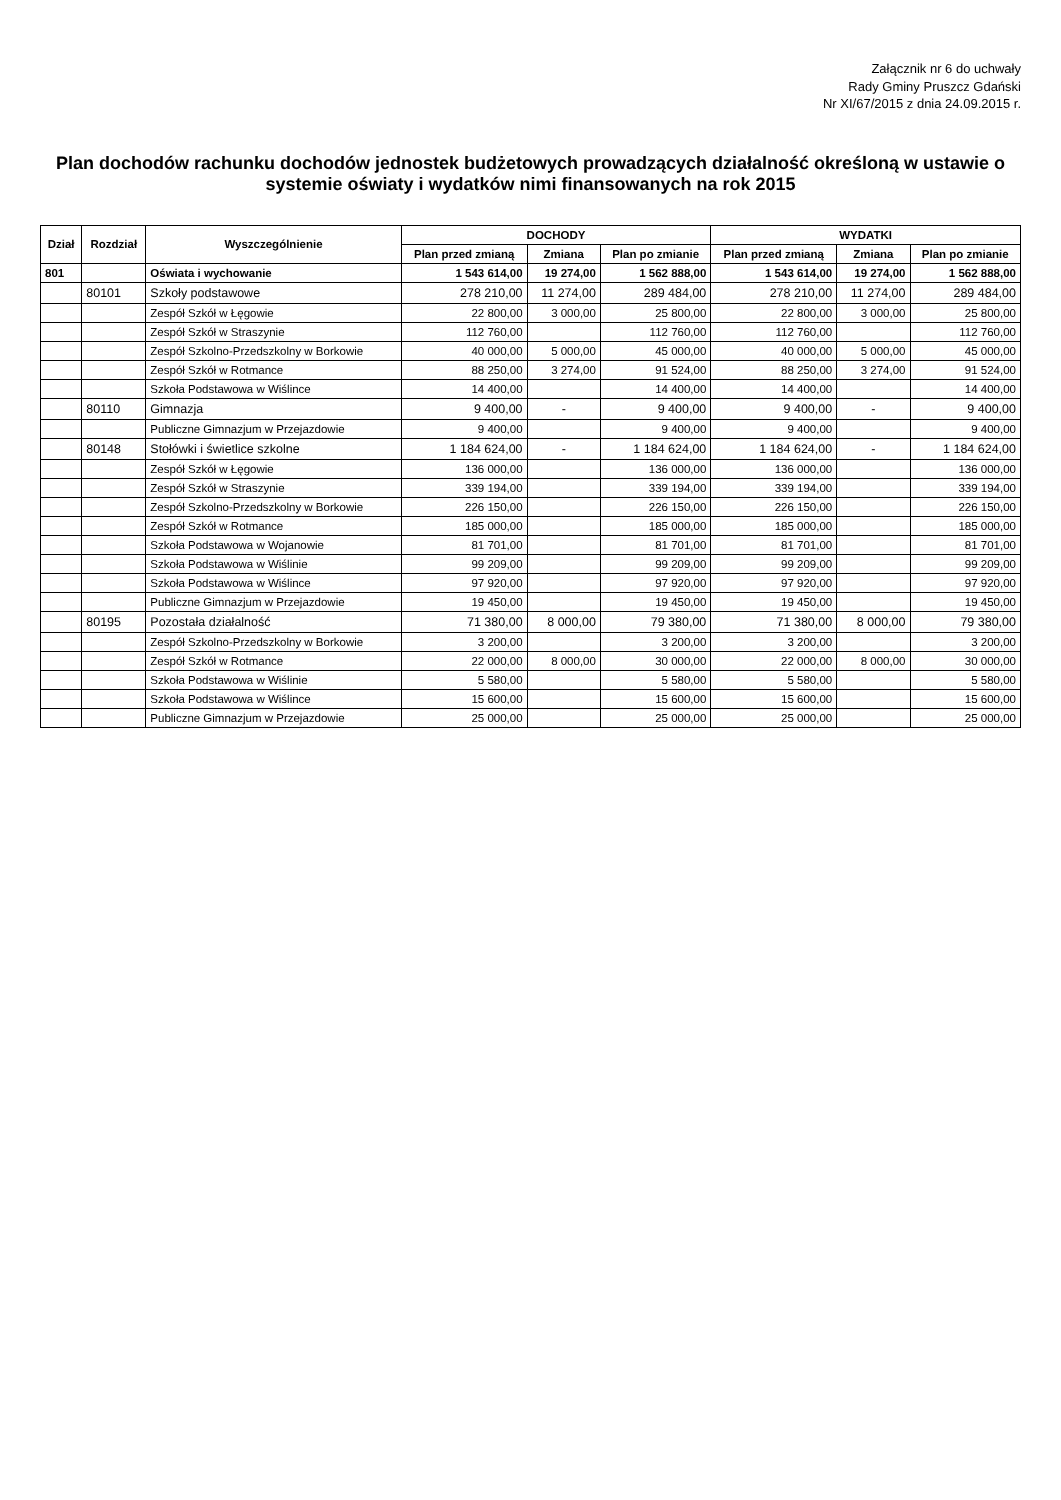Załącznik nr 6 do uchwały
Rady Gminy Pruszcz Gdański
Nr XI/67/2015 z dnia 24.09.2015 r.
Plan dochodów rachunku dochodów jednostek budżetowych prowadzących działalność określoną w ustawie o systemie oświaty i wydatków nimi finansowanych na rok 2015
| Dział | Rozdział | Wyszczególnienie | DOCHODY | | | WYDATKI | | |
| --- | --- | --- | --- | --- | --- | --- | --- | --- |
| | | | Plan przed zmianą | Zmiana | Plan po zmianie | Plan przed zmianą | Zmiana | Plan po zmianie |
| 801 | | Oświata i wychowanie | 1 543 614,00 | 19 274,00 | 1 562 888,00 | 1 543 614,00 | 19 274,00 | 1 562 888,00 |
| | 80101 | Szkoły podstawowe | 278 210,00 | 11 274,00 | 289 484,00 | 278 210,00 | 11 274,00 | 289 484,00 |
| | | Zespół Szkół w Łęgowie | 22 800,00 | 3 000,00 | 25 800,00 | 22 800,00 | 3 000,00 | 25 800,00 |
| | | Zespół Szkół w Straszynie | 112 760,00 | | 112 760,00 | 112 760,00 | | 112 760,00 |
| | | Zespół Szkolno-Przedszkolny w Borkowie | 40 000,00 | 5 000,00 | 45 000,00 | 40 000,00 | 5 000,00 | 45 000,00 |
| | | Zespół Szkół w Rotmance | 88 250,00 | 3 274,00 | 91 524,00 | 88 250,00 | 3 274,00 | 91 524,00 |
| | | Szkoła Podstawowa w Wiślince | 14 400,00 | | 14 400,00 | 14 400,00 | | 14 400,00 |
| | 80110 | Gimnazja | 9 400,00 | - | 9 400,00 | 9 400,00 | - | 9 400,00 |
| | | Publiczne Gimnazjum w Przejazdowie | 9 400,00 | | 9 400,00 | 9 400,00 | | 9 400,00 |
| | 80148 | Stołówki i świetlice szkolne | 1 184 624,00 | - | 1 184 624,00 | 1 184 624,00 | - | 1 184 624,00 |
| | | Zespół Szkół w Łęgowie | 136 000,00 | | 136 000,00 | 136 000,00 | | 136 000,00 |
| | | Zespół Szkół w Straszynie | 339 194,00 | | 339 194,00 | 339 194,00 | | 339 194,00 |
| | | Zespół Szkolno-Przedszkolny w Borkowie | 226 150,00 | | 226 150,00 | 226 150,00 | | 226 150,00 |
| | | Zespół Szkół w Rotmance | 185 000,00 | | 185 000,00 | 185 000,00 | | 185 000,00 |
| | | Szkoła Podstawowa w Wojanowie | 81 701,00 | | 81 701,00 | 81 701,00 | | 81 701,00 |
| | | Szkoła Podstawowa w Wiślinie | 99 209,00 | | 99 209,00 | 99 209,00 | | 99 209,00 |
| | | Szkoła Podstawowa w Wiślince | 97 920,00 | | 97 920,00 | 97 920,00 | | 97 920,00 |
| | | Publiczne Gimnazjum w Przejazdowie | 19 450,00 | | 19 450,00 | 19 450,00 | | 19 450,00 |
| | 80195 | Pozostała działalność | 71 380,00 | 8 000,00 | 79 380,00 | 71 380,00 | 8 000,00 | 79 380,00 |
| | | Zespół Szkolno-Przedszkolny w Borkowie | 3 200,00 | | 3 200,00 | 3 200,00 | | 3 200,00 |
| | | Zespół Szkół w Rotmance | 22 000,00 | 8 000,00 | 30 000,00 | 22 000,00 | 8 000,00 | 30 000,00 |
| | | Szkoła Podstawowa w Wiślinie | 5 580,00 | | 5 580,00 | 5 580,00 | | 5 580,00 |
| | | Szkoła Podstawowa w Wiślince | 15 600,00 | | 15 600,00 | 15 600,00 | | 15 600,00 |
| | | Publiczne Gimnazjum w Przejazdowie | 25 000,00 | | 25 000,00 | 25 000,00 | | 25 000,00 |